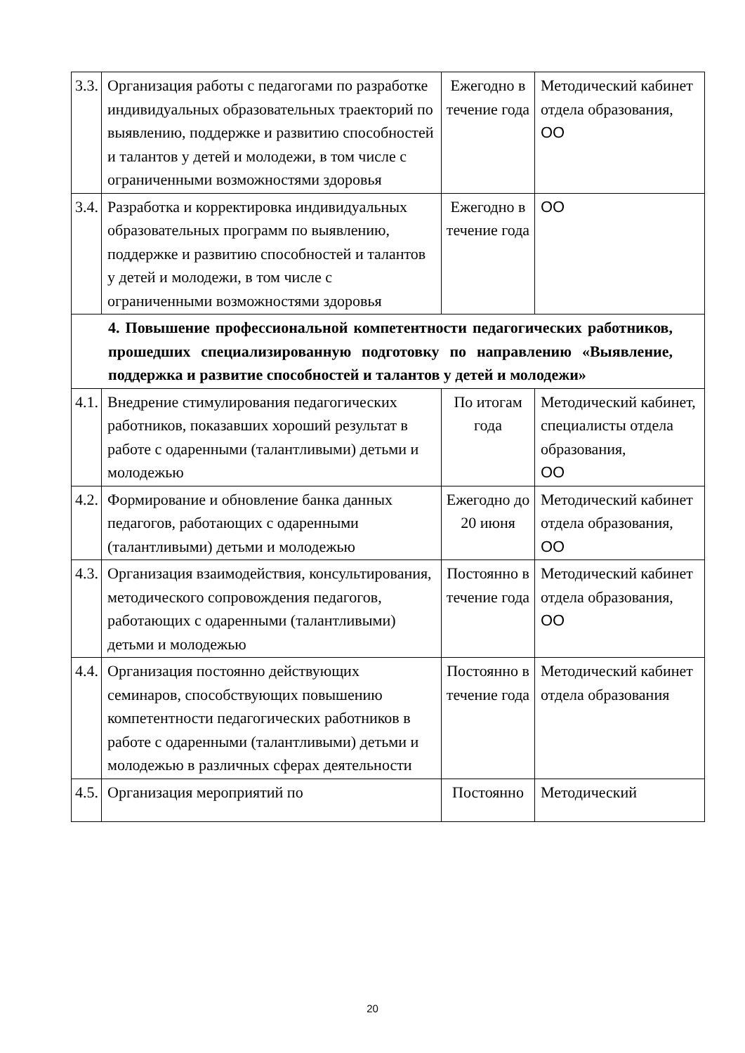| 3.3. | Организация работы с педагогами по разработке индивидуальных образовательных траекторий по выявлению, поддержке и развитию способностей и талантов у детей и молодежи, в том числе с ограниченными возможностями здоровья | Ежегодно в течение года | Методический кабинет отдела образования, ОО |
| 3.4. | Разработка и корректировка индивидуальных образовательных программ по выявлению, поддержке и развитию способностей и талантов у детей и молодежи, в том числе с ограниченными возможностями здоровья | Ежегодно в течение года | ОО |
| 4. Повышение профессиональной компетентности педагогических работников, прошедших специализированную подготовку по направлению «Выявление, поддержка и развитие способностей и талантов у детей и молодежи» | | | |
| 4.1. | Внедрение стимулирования педагогических работников, показавших хороший результат в работе с одаренными (талантливыми) детьми и молодежью | По итогам года | Методический кабинет, специалисты отдела образования, ОО |
| 4.2. | Формирование и обновление банка данных педагогов, работающих с одаренными (талантливыми) детьми и молодежью | Ежегодно до 20 июня | Методический кабинет отдела образования, ОО |
| 4.3. | Организация взаимодействия, консультирования, методического сопровождения педагогов, работающих с одаренными (талантливыми) детьми и молодежью | Постоянно в течение года | Методический кабинет отдела образования, ОО |
| 4.4. | Организация постоянно действующих семинаров, способствующих повышению компетентности педагогических работников в работе с одаренными (талантливыми) детьми и молодежью в различных сферах деятельности | Постоянно в течение года | Методический кабинет отдела образования |
| 4.5. | Организация мероприятий по | Постоянно | Методический |
20